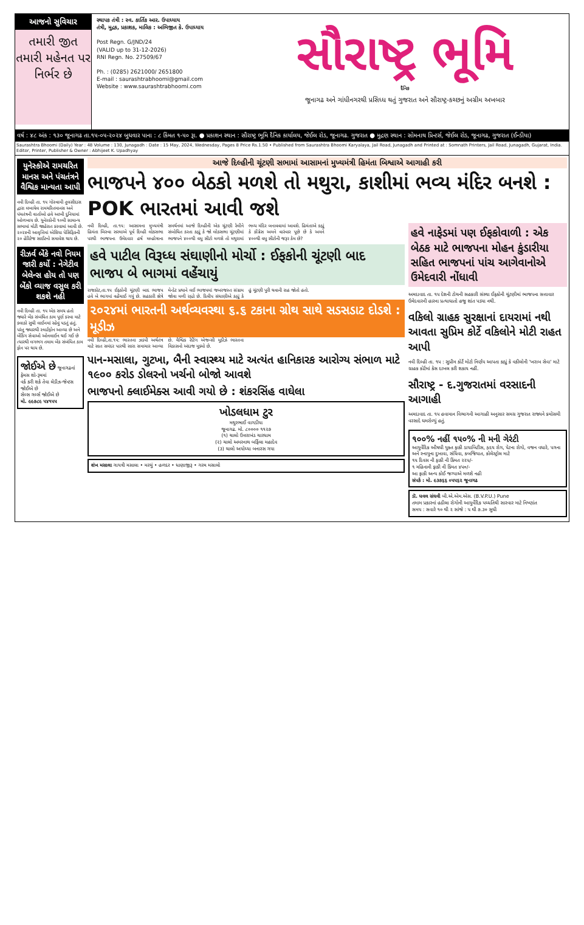આજનો સુવિચાર
તમારી જીત તમારી મહેનત પર નિર્ભર છે
સ્થાપક તંત્રી : સ્વ. કાર્તિક આર. ઉપાધ્યાય
તંત્રી, મુદ્રક, પ્રકાશક, માલિક : અભિજીત કે. ઉપાધ્યાય
Post Regn. G/JND/24
(VALID up to 31-12-2026)
RNI Regn. No. 27509/67
Ph. : (0285) 2621000/ 2651800
E-mail : saurashtrabhoomi@gmail.com
Website : www.saurashtrabhoomi.com
સૌરાષ્ટ્ર ભૂમિ
દૈનિક
જૂનાગઢ અને ગાંધીનગરથી પ્રસિધ્ધ થતું ગુજરાત અને સૌરાષ્ટ્ર-કચ્છનું અગ્રીમ અખબાર
વર્ષ : ૪૮ અંક : ૧૩૦ જૂનાગઢ તા.૧૫-૦૫-૨૦૨૪ બુધવાર પાના : ૮ કિંમત ૧-૫૦ રૂા. ● પ્રકાશન સ્થાન : સૌરાષ્ટ્ર ભૂમિ દૈનિક કાર્યાલય, જેઈલ રોડ, જૂનાગઢ. ગુજરાત ● મુદ્રણ સ્થાન : સોમનાથ પ્રિન્ટર્સ, જેઈલ રોડ, જૂનાગઢ, ગુજરાત (ઈન્ડીયા)
Saurashtra Bhoomi (Daily) Year : 48 Volume : 130, Junagadh : Date : 15 May, 2024, Wednesday, Pages 8 Price Rs.1.50 • Published from Saurashtra Bhoomi Karyalaya, Jail Road, Junagadh and Printed at : Somnath Printers, Jail Road, Junagadh, Gujarat, India. Editor, Printer, Publisher & Owner : Abhijeet K. Upadhyay
યુનેસ્કોએ રામચરિત માનસ અને પંચતંત્રને વૈશ્વિક માન્યતા આપી
નવી દિલ્હી તા. ૧૫ ગોસ્વામી તુલસીદાસ દ્વારા લખાયેલ રામચરિતમાનસ અને પંચતંત્રની વાર્તાઓ હવે આખી દુનિયામાં ઓળખાય છે. યુનેસ્કોની ૧૦મી સામાન્ય સભામાં મોટી જાહેરાત કરવામાં આવી છે. ૨૦૨૪ની આવૃત્તિમાં એશિયા પેસિફિકની ૨૦ હેરિટેજ સાઈટનો સમાવેશ થાય છે.
રીઝર્વ બેંકે નવો નિયમ જારી કર્યો : નેગેટીવ બેલેન્સ હોય તો પણ બેંકો વ્યાજ વસુલ કરી શકશે નહી
નવી દિલ્હી તા. ૧૫ એક સમય હતો જ્યારે બેંક સંબંધિત કામ પૂર્ણ કરવા માટે કલાકો સુધી લાઈનમાં રહેવું પડતું હતું. પરંતુ જ્યારથી સ્માર્ટફોન આવ્યા છે અને બેંકિંગ સેવાઓ ઓનલાઈન થઈ ગઈ છે ત્યારથી લગભગ તમામ બેંક સંબંધિત કામ ફોન પર થાય છે.
જોઈએ છે જૂનાગઢનાં ફેમસ શો-રૂમમાં
વર્ક કરી શકે તેવા લેડીઝ-જેન્ટસ જોઈએ છે
સેલ્સ ગર્લ્સ જોઈએ છે
મો. ૯૯૭૮૯ ૫૪૧૫૫
આજે દિલ્હીની ચૂંટણી સભામાં આસામનાં મુખ્યમંત્રી હિમંતા બિશ્વાએ આગાહી કરી
ભાજપને ૪૦૦ બેઠકો મળશે તો મથુરા, કાશીમાં ભવ્ય મંદિર બનશે : POK ભારતમાં આવી જશે
નવી દિલ્હી, તા.૧૫: આસામના મુખ્યમંત્રી હિમંતા બિસ્વા સરમાએ પૂર્વ દિલ્હી લોકસભા પરથી ભાજપના ઉમેદવાર હર્ષ મલ્હોત્રાના સમર્થનમાં આજે દિલ્હીની એક ચૂંટણી રેલીને સંબોધિત કરતા કહ્યું કે જો લોકસભા ચૂંટણીમાં ભાજપને ૪૦૦થી વધુ સીટો મળશે તો મથુરામાં ભવ્ય મંદિર બનાવવામાં આવશે. હિમંતાએ કહ્યું કે કોંગ્રેસ અમને વારંવાર પૂછે છે કે અમને ૪૦૦થી વધુ સીટોની જરૂર કેમ છે?
હવે પાટીલ વિરૂધ્ધ સંઘાણીનો મોર્ચો : ઈફકોની ચૂંટણી બાદ ભાજપ બે ભાગમાં વહેંચાયું
રાજકોટ,તા.૧૫ ઈફકોની ચૂંટણી બાદ ભાજપ હવે બે ભાગમાં વહેંચાઈ ગયું છે. સહકારી ક્ષેત્રે મેન્ડેટ પ્રથાને લઈ ભાજપમાં જબરજસ્ત સંગ્રામ જોવા મળી રહ્યો છે. દિલીપ સંઘાણીએ કહ્યું કે હું ચૂંટણી પુરી થવાની રાહ જોતો હતો.
૨૦૨૪માં ભારતની અર્થવ્યવસ્થા ૬.૬ ટકાના ગ્રોથ સાથે સડસડાટ દોડશે : મૂડીઝ
નવી દિલ્હી,તા.૧૫: ભારતના ઝડપી અર્થતંત્ર માટે સાત સમંદર પારથી સારા સમાચાર આવ્યા છે. વૈશ્વિક રેટિંગ એજન્સી મૂડીઝે ભારતના વિકાસનો અંદાજ મૂક્યો છે.
પાન-મસાલા, ગુટખા, બૈની સ્વાસ્થ્ય માટે અત્યંત હાનિકારક આરોગ્ય સંભાળ માટે ૧૯૦૦ કરોડ ડોલરનો ખર્ચનો બોજો આવશે
ભાજપનો ક્લાઈમેક્સ આવી ગયો છે : શંકરસિંહ વાઘેલા
ખોડલધામ ટુર
મથુરભાઈ વાગડીયા
જૂનાગઢ. મો. ૮૦૦૦૦ ૧૧૨૭
(૧) ચાલો ઉત્તરાખંડ ચારધામ
(૨) ચાલો અમરનાથ બર્ફિલા મહાદેવ
(૩) ચાલો અયોધ્યા બનારસ ગયા
શંખ મસાલા ગાયત્રી મસાલા • મરચું • હળદર • ધાણાજીરૂ • ગરમ મસાલો
હવે નાફેડમાં પણ ઈફકોવાળી : એક બેઠક માટે ભાજપના મોહન કુંડારીયા સહિત ભાજપનાં પાંચ આગેવાનોએ ઉમેદવારી નોંધાવી
અમદાવાદ તા. ૧૫ દેશની ટોચની સહકારી સંસ્થા ઈફકોની ચૂંટણીમાં ભાજપના સત્તાવાર ઉમેદવારની હારના પ્રત્યાઘાતો હજુ શાંત પડ્યા નથી.
વકિલો ગ્રાહક સુરક્ષાનાં દાયરામાં નથી આવતા સુપ્રિમ કોર્ટે વકિલોને મોટી રાહત આપી
નવી દિલ્હી તા. ૧૫ : સુપ્રીમ કોર્ટે મોટો નિર્ણય આપતા કહ્યું કે વકીલોની 'ખરાબ સેવા' માટે ગ્રાહક કોર્ટમાં કેસ દાખલ કરી શકાય નહીં.
સૌરાષ્ટ્ર - દ.ગુજરાતમાં વરસાદની આગાહી
અમદાવાદ તા. ૧૫ હવામાન વિભાગની આગાહી અનુસાર સમગ્ર ગુજરાત રાજ્યને કમોસમી વરસાદે ઘમરોળ્યું હતું.
૧૦૦% નહીં ૧૫૦% ની મની ગેરંટી
આયુર્વેદિક ઔષધી યુક્ત ફાકી ડાયાબિટીસ, હૃદય રોગ, પેટના રોગો, વજન વધારે, પગના અને સ્નાયુના દુખાવા, સંધિવા, કબજિયાત, કોલેસ્ટ્રોલ માટે
૧૫ દિવસ ની ફાકી ની કિંમત ૨૨૫/-
૧ મહિનાની ફાકી ની કિંમત ૪૫૦/-
આ ફાકી અન્ય કોઈ જગ્યાએ મળશે નહી
સંપર્ક : મો. ૯૩૭૬૬ ૦૫૫૬૨ જૂનાગઢ
ડૉ. ધવલ સંઘવી બી.એ.એમ.એસ. (B.V.P.U.) Pune
તમામ પ્રકારનાં હઠીલા રોગોની આયુર્વેદિક પધ્ધતિથી સારવાર માટે નિષ્ણાંત
સમય : સવારે ૧૦ થી ૨ સાંજે : ૫ થી ૭.૩૦ સુધી